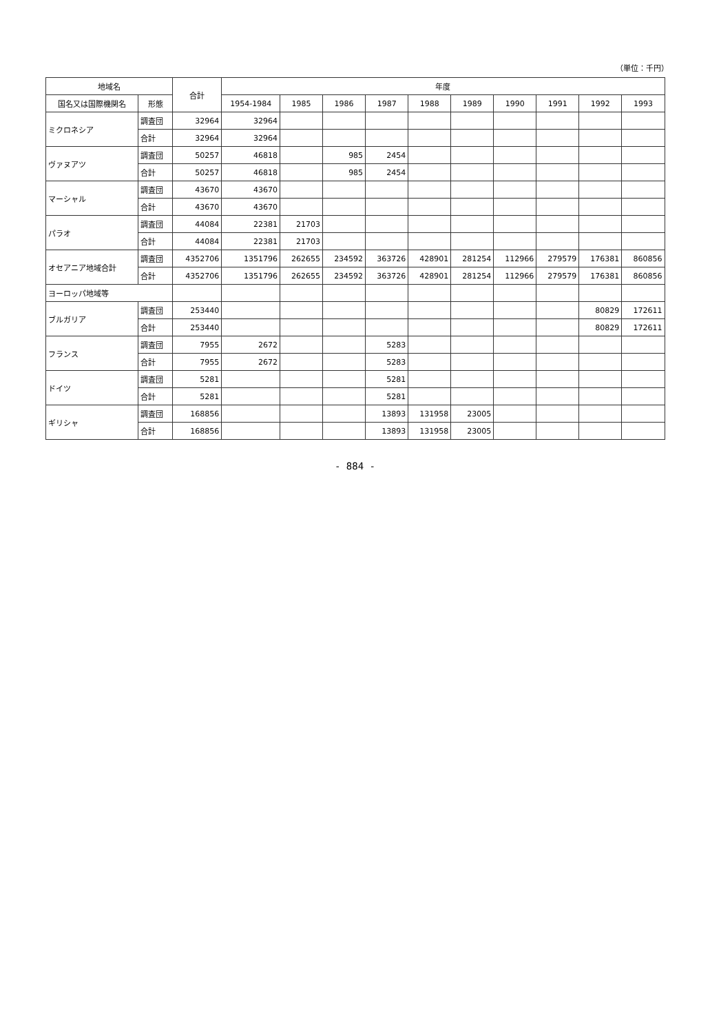（単位：千円）
| 地域名 | | 合計 | 年度 | | | | | | | | | |
| --- | --- | --- | --- | --- | --- | --- | --- | --- | --- | --- | --- | --- |
| 国名又は国際機関名 | 形態 | | 1954-1984 | 1985 | 1986 | 1987 | 1988 | 1989 | 1990 | 1991 | 1992 | 1993 |
| ミクロネシア | 調査団 | 32964 | 32964 | | | | | | | | | |
| | 合計 | 32964 | 32964 | | | | | | | | | |
| ヴァヌアツ | 調査団 | 50257 | 46818 | | 985 | 2454 | | | | | | |
| | 合計 | 50257 | 46818 | | 985 | 2454 | | | | | | |
| マーシャル | 調査団 | 43670 | 43670 | | | | | | | | | |
| | 合計 | 43670 | 43670 | | | | | | | | | |
| パラオ | 調査団 | 44084 | 22381 | 21703 | | | | | | | | |
| | 合計 | 44084 | 22381 | 21703 | | | | | | | | |
| オセアニア地域合計 | 調査団 | 4352706 | 1351796 | 262655 | 234592 | 363726 | 428901 | 281254 | 112966 | 279579 | 176381 | 860856 |
| | 合計 | 4352706 | 1351796 | 262655 | 234592 | 363726 | 428901 | 281254 | 112966 | 279579 | 176381 | 860856 |
| ヨーロッパ地域等 | | | | | | | | | | | | |
| ブルガリア | 調査団 | 253440 | | | | | | | | | 80829 | 172611 |
| | 合計 | 253440 | | | | | | | | | 80829 | 172611 |
| フランス | 調査団 | 7955 | 2672 | | | 5283 | | | | | | |
| | 合計 | 7955 | 2672 | | | 5283 | | | | | | |
| ドイツ | 調査団 | 5281 | | | | 5281 | | | | | | |
| | 合計 | 5281 | | | | 5281 | | | | | | |
| ギリシャ | 調査団 | 168856 | | | | 13893 | 131958 | 23005 | | | | |
| | 合計 | 168856 | | | | 13893 | 131958 | 23005 | | | | |
- 884 -